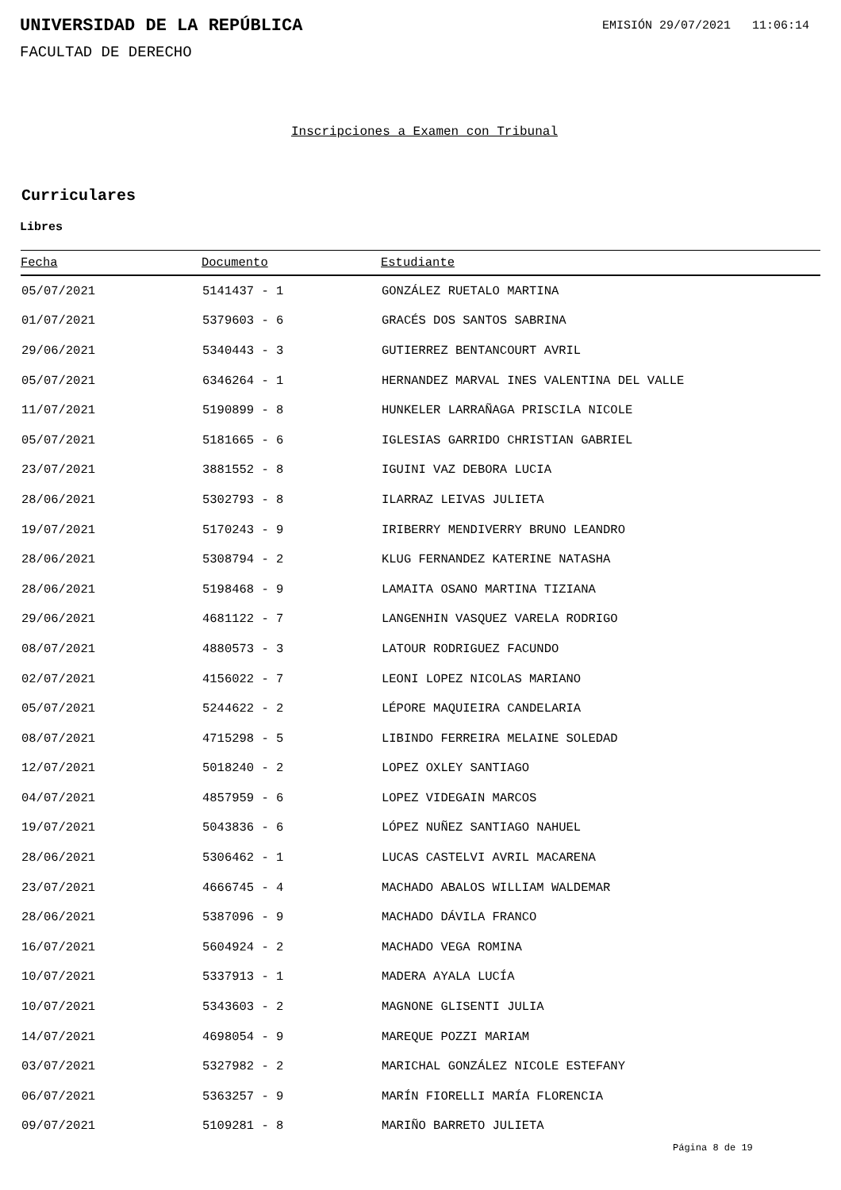UNIVERSIDAD DE LA REPÚBLICA
EMISIÓN 29/07/2021 11:06:14
FACULTAD DE DERECHO
Inscripciones a Examen con Tribunal
Curriculares
Libres
| Fecha | Documento | Estudiante |
| --- | --- | --- |
| 05/07/2021 | 5141437 - 1 | GONZÁLEZ RUETALO MARTINA |
| 01/07/2021 | 5379603 - 6 | GRACÉS DOS SANTOS SABRINA |
| 29/06/2021 | 5340443 - 3 | GUTIERREZ BENTANCOURT AVRIL |
| 05/07/2021 | 6346264 - 1 | HERNANDEZ MARVAL INES VALENTINA DEL VALLE |
| 11/07/2021 | 5190899 - 8 | HUNKELER LARRAÑAGA PRISCILA NICOLE |
| 05/07/2021 | 5181665 - 6 | IGLESIAS GARRIDO CHRISTIAN GABRIEL |
| 23/07/2021 | 3881552 - 8 | IGUINI VAZ DEBORA LUCIA |
| 28/06/2021 | 5302793 - 8 | ILARRAZ LEIVAS JULIETA |
| 19/07/2021 | 5170243 - 9 | IRIBERRY MENDIVERRY BRUNO LEANDRO |
| 28/06/2021 | 5308794 - 2 | KLUG FERNANDEZ KATERINE NATASHA |
| 28/06/2021 | 5198468 - 9 | LAMAITA OSANO MARTINA TIZIANA |
| 29/06/2021 | 4681122 - 7 | LANGENHIN VASQUEZ VARELA RODRIGO |
| 08/07/2021 | 4880573 - 3 | LATOUR RODRIGUEZ FACUNDO |
| 02/07/2021 | 4156022 - 7 | LEONI LOPEZ NICOLAS MARIANO |
| 05/07/2021 | 5244622 - 2 | LÉPORE MAQUIEIRA CANDELARIA |
| 08/07/2021 | 4715298 - 5 | LIBINDO FERREIRA MELAINE SOLEDAD |
| 12/07/2021 | 5018240 - 2 | LOPEZ OXLEY SANTIAGO |
| 04/07/2021 | 4857959 - 6 | LOPEZ VIDEGAIN MARCOS |
| 19/07/2021 | 5043836 - 6 | LÓPEZ NUÑEZ SANTIAGO NAHUEL |
| 28/06/2021 | 5306462 - 1 | LUCAS CASTELVI AVRIL MACARENA |
| 23/07/2021 | 4666745 - 4 | MACHADO ABALOS WILLIAM WALDEMAR |
| 28/06/2021 | 5387096 - 9 | MACHADO DÁVILA FRANCO |
| 16/07/2021 | 5604924 - 2 | MACHADO VEGA ROMINA |
| 10/07/2021 | 5337913 - 1 | MADERA AYALA LUCÍA |
| 10/07/2021 | 5343603 - 2 | MAGNONE GLISENTI JULIA |
| 14/07/2021 | 4698054 - 9 | MAREQUE POZZI MARIAM |
| 03/07/2021 | 5327982 - 2 | MARICHAL GONZÁLEZ NICOLE ESTEFANY |
| 06/07/2021 | 5363257 - 9 | MARÍN FIORELLI MARÍA FLORENCIA |
| 09/07/2021 | 5109281 - 8 | MARIÑO BARRETO JULIETA |
Página 8 de 19